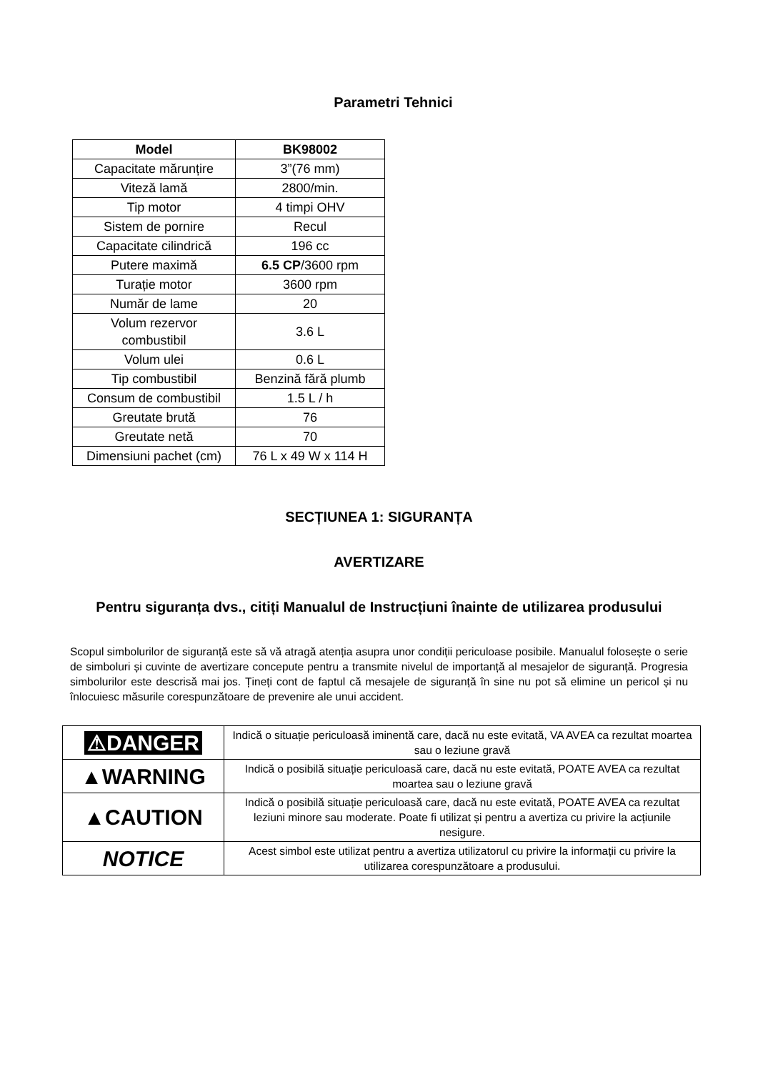Parametri Tehnici
| Model | BK98002 |
| --- | --- |
| Capacitate mărunțire | 3”(76 mm) |
| Viteză lamă | 2800/min. |
| Tip motor | 4 timpi OHV |
| Sistem de pornire | Recul |
| Capacitate cilindrică | 196 cc |
| Putere maximă | 6.5 CP /3600 rpm |
| Turație motor | 3600 rpm |
| Număr de lame | 20 |
| Volum rezervor combustibil | 3.6 L |
| Volum ulei | 0.6 L |
| Tip combustibil | Benzină fără plumb |
| Consum de combustibil | 1.5 L / h |
| Greutate brută | 76 |
| Greutate netă | 70 |
| Dimensiuni pachet (cm) | 76 L x 49 W x 114 H |
SECȚIUNEA 1: SIGURANȚA
AVERTIZARE
Pentru siguranța dvs., citiți Manualul de Instrucțiuni înainte de utilizarea produsului
Scopul simbolurilor de siguranță este să vă atragă atenția asupra unor condiții periculoase posibile. Manualul folosește o serie de simboluri și cuvinte de avertizare concepute pentru a transmite nivelul de importanță al mesajelor de siguranță. Progresia simbolurilor este descrisă mai jos. Țineți cont de faptul că mesajele de siguranță în sine nu pot să elimine un pericol și nu înlocuiesc măsurile corespunzătoare de prevenire ale unui accident.
| ⚠DANGER | Indică o situație periculoasă iminentă care, dacă nu este evitată, VA AVEA ca rezultat moartea sau o leziune gravă |
| ▲WARNING | Indică o posibilă situație periculoasă care, dacă nu este evitată, POATE AVEA ca rezultat moartea sau o leziune gravă |
| ▲CAUTION | Indică o posibilă situație periculoasă care, dacă nu este evitată, POATE AVEA ca rezultat leziuni minore sau moderate. Poate fi utilizat și pentru a avertiza cu privire la acțiunile nesigure. |
| NOTICE | Acest simbol este utilizat pentru a avertiza utilizatorul cu privire la informații cu privire la utilizarea corespunzătoare a produsului. |